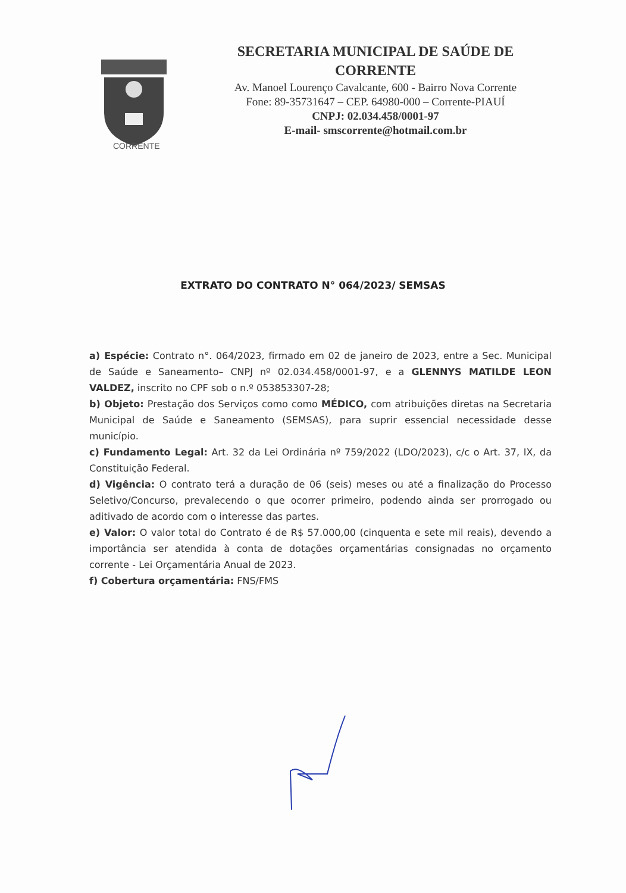CORRENTE
SECRETARIA MUNICIPAL DE SAÚDE DE
CORRENTE
Av. Manoel Lourenço Cavalcante, 600 - Bairro Nova Corrente
Fone: 89-35731647 – CEP. 64980-000 – Corrente-PIAUÍ
CNPJ: 02.034.458/0001-97
E-mail- smscorrente@hotmail.com.br
EXTRATO DO CONTRATO N° 064/2023/ SEMSAS
a) Espécie: Contrato n°. 064/2023, firmado em 02 de janeiro de 2023, entre a Sec. Municipal de Saúde e Saneamento– CNPJ nº 02.034.458/0001-97, e a GLENNYS MATILDE LEON VALDEZ, inscrito no CPF sob o n.º 053853307-28;
b) Objeto: Prestação dos Serviços como como MÉDICO, com atribuições diretas na Secretaria Municipal de Saúde e Saneamento (SEMSAS), para suprir essencial necessidade desse município.
c) Fundamento Legal: Art. 32 da Lei Ordinária nº 759/2022 (LDO/2023), c/c o Art. 37, IX, da Constituição Federal.
d) Vigência: O contrato terá a duração de 06 (seis) meses ou até a finalização do Processo Seletivo/Concurso, prevalecendo o que ocorrer primeiro, podendo ainda ser prorrogado ou aditivado de acordo com o interesse das partes.
e) Valor: O valor total do Contrato é de R$ 57.000,00 (cinquenta e sete mil reais), devendo a importância ser atendida à conta de dotações orçamentárias consignadas no orçamento corrente - Lei Orçamentária Anual de 2023.
f) Cobertura orçamentária: FNS/FMS